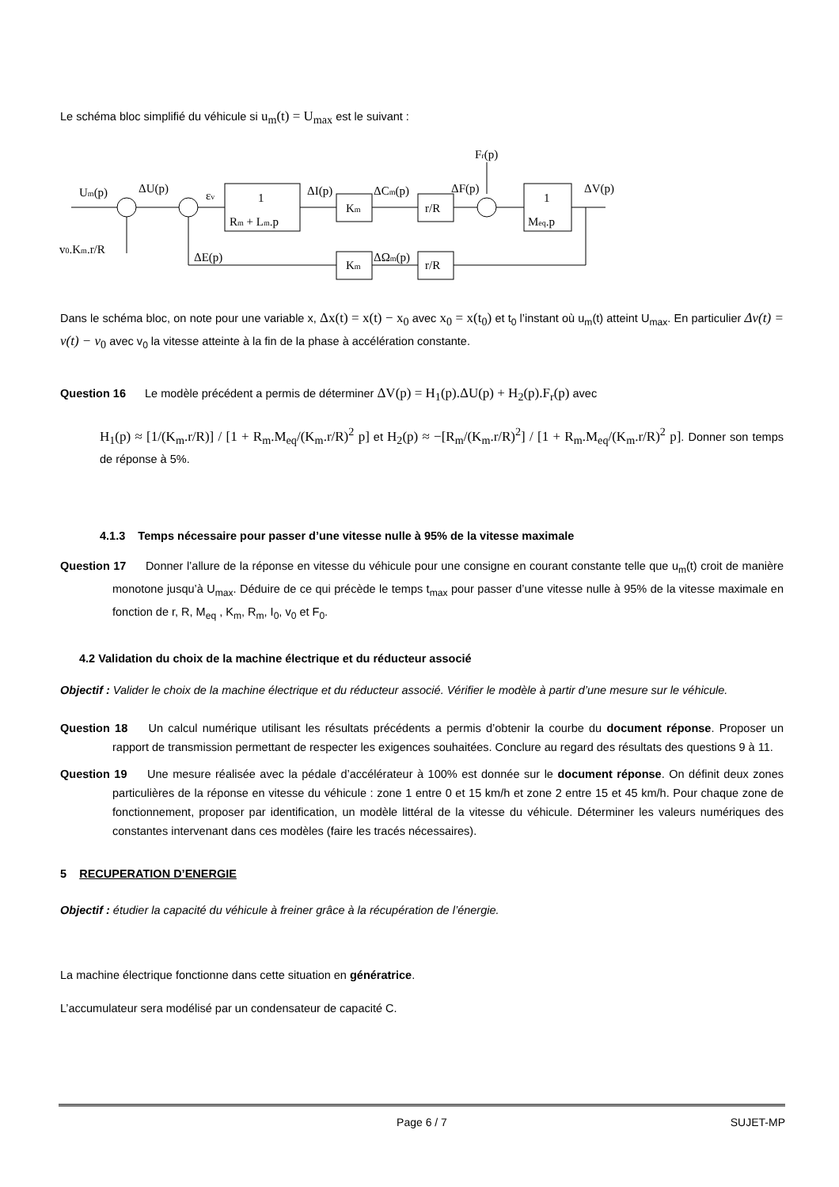Le schéma bloc simplifié du véhicule si u<sub>m</sub>(t) = U<sub>max</sub> est le suivant :
Fr(p)
Um(p)
ΔU(p)
εv
ΔI(p)
ΔCm(p)
ΔF(p)
ΔV(p)
1
Rm + Lm.p
Km
r/R
1
Meq.p
v0.Km.r/R
ΔE(p)
Km
ΔΩm(p)
r/R
Dans le schéma bloc, on note pour une variable x, Δx(t) = x(t) − x<sub>0</sub> avec x<sub>0</sub> = x(t<sub>0</sub>) et t<sub>0</sub> l’instant où u<sub>m</sub>(t) atteint U<sub>max</sub>. En particulier Δv(t) = v(t) − v<sub>0</sub> avec v<sub>0</sub> la vitesse atteinte à la fin de la phase à accélération constante.
Question 16 Le modèle précédent a permis de déterminer ΔV(p) = H<sub>1</sub>(p).ΔU(p) + H<sub>2</sub>(p).F<sub>r</sub>(p) avec
H<sub>1</sub>(p) ≈ [1/(K<sub>m</sub>.r/R)] / [1 + R<sub>m</sub>.M<sub>eq</sub>/(K<sub>m</sub>.r/R)<sup>2</sup> p] et H<sub>2</sub>(p) ≈ −[R<sub>m</sub>/(K<sub>m</sub>.r/R)<sup>2</sup>] / [1 + R<sub>m</sub>.M<sub>eq</sub>/(K<sub>m</sub>.r/R)<sup>2</sup> p]. Donner son temps de réponse à 5%.
4.1.3 Temps nécessaire pour passer d’une vitesse nulle à 95% de la vitesse maximale
Question 17 Donner l’allure de la réponse en vitesse du véhicule pour une consigne en courant constante telle que u<sub>m</sub>(t) croit de manière monotone jusqu’à U<sub>max</sub>. Déduire de ce qui précède le temps t<sub>max</sub> pour passer d’une vitesse nulle à 95% de la vitesse maximale en fonction de r, R, M<sub>eq</sub> , K<sub>m</sub>, R<sub>m</sub>, I<sub>0</sub>, v<sub>0</sub> et F<sub>0</sub>.
4.2 Validation du choix de la machine électrique et du réducteur associé
Objectif : Valider le choix de la machine électrique et du réducteur associé. Vérifier le modèle à partir d’une mesure sur le véhicule.
Question 18 Un calcul numérique utilisant les résultats précédents a permis d’obtenir la courbe du document réponse. Proposer un rapport de transmission permettant de respecter les exigences souhaitées. Conclure au regard des résultats des questions 9 à 11.
Question 19 Une mesure réalisée avec la pédale d’accélérateur à 100% est donnée sur le document réponse. On définit deux zones particulières de la réponse en vitesse du véhicule : zone 1 entre 0 et 15 km/h et zone 2 entre 15 et 45 km/h. Pour chaque zone de fonctionnement, proposer par identification, un modèle littéral de la vitesse du véhicule. Déterminer les valeurs numériques des constantes intervenant dans ces modèles (faire les tracés nécessaires).
5 RECUPERATION D’ENERGIE
Objectif : étudier la capacité du véhicule à freiner grâce à la récupération de l’énergie.
La machine électrique fonctionne dans cette situation en génératrice.
L’accumulateur sera modélisé par un condensateur de capacité C.
Page 6 / 7 SUJET-MP